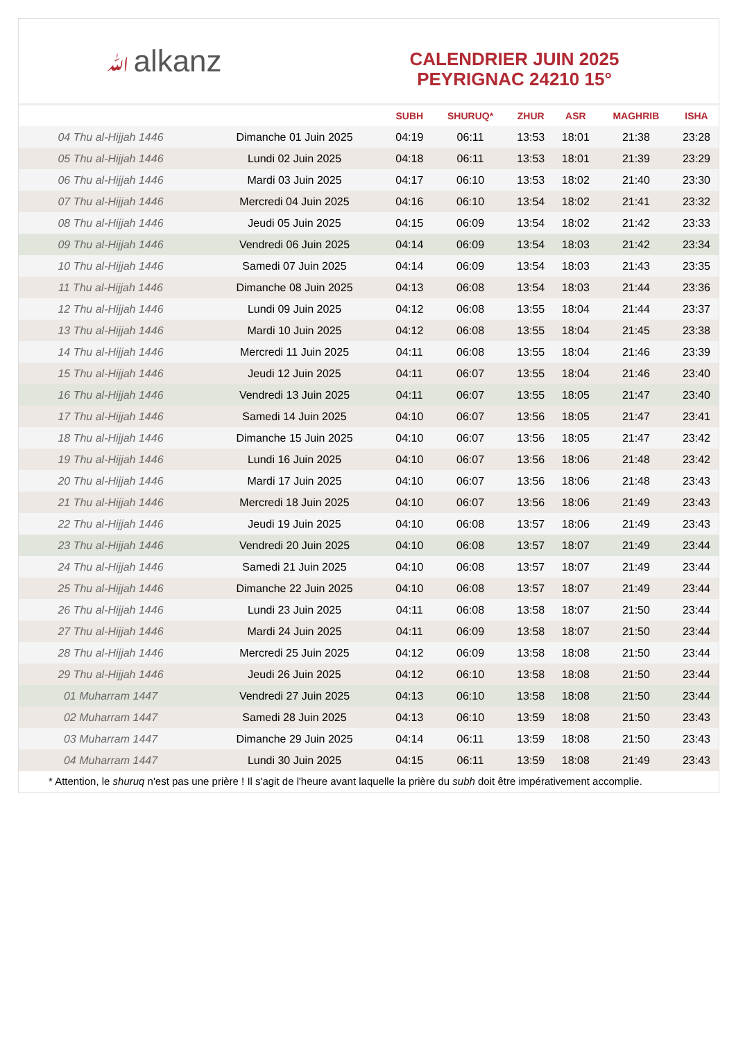ﷲalkanz
CALENDRIER JUIN 2025
PEYRIGNAC 24210 15°
| | | SUBH | SHURUQ* | ZHUR | ASR | MAGHRIB | ISHA |
| --- | --- | --- | --- | --- | --- | --- | --- |
| 04 Thu al-Hijjah 1446 | Dimanche 01 Juin 2025 | 04:19 | 06:11 | 13:53 | 18:01 | 21:38 | 23:28 |
| 05 Thu al-Hijjah 1446 | Lundi 02 Juin 2025 | 04:18 | 06:11 | 13:53 | 18:01 | 21:39 | 23:29 |
| 06 Thu al-Hijjah 1446 | Mardi 03 Juin 2025 | 04:17 | 06:10 | 13:53 | 18:02 | 21:40 | 23:30 |
| 07 Thu al-Hijjah 1446 | Mercredi 04 Juin 2025 | 04:16 | 06:10 | 13:54 | 18:02 | 21:41 | 23:32 |
| 08 Thu al-Hijjah 1446 | Jeudi 05 Juin 2025 | 04:15 | 06:09 | 13:54 | 18:02 | 21:42 | 23:33 |
| 09 Thu al-Hijjah 1446 | Vendredi 06 Juin 2025 | 04:14 | 06:09 | 13:54 | 18:03 | 21:42 | 23:34 |
| 10 Thu al-Hijjah 1446 | Samedi 07 Juin 2025 | 04:14 | 06:09 | 13:54 | 18:03 | 21:43 | 23:35 |
| 11 Thu al-Hijjah 1446 | Dimanche 08 Juin 2025 | 04:13 | 06:08 | 13:54 | 18:03 | 21:44 | 23:36 |
| 12 Thu al-Hijjah 1446 | Lundi 09 Juin 2025 | 04:12 | 06:08 | 13:55 | 18:04 | 21:44 | 23:37 |
| 13 Thu al-Hijjah 1446 | Mardi 10 Juin 2025 | 04:12 | 06:08 | 13:55 | 18:04 | 21:45 | 23:38 |
| 14 Thu al-Hijjah 1446 | Mercredi 11 Juin 2025 | 04:11 | 06:08 | 13:55 | 18:04 | 21:46 | 23:39 |
| 15 Thu al-Hijjah 1446 | Jeudi 12 Juin 2025 | 04:11 | 06:07 | 13:55 | 18:04 | 21:46 | 23:40 |
| 16 Thu al-Hijjah 1446 | Vendredi 13 Juin 2025 | 04:11 | 06:07 | 13:55 | 18:05 | 21:47 | 23:40 |
| 17 Thu al-Hijjah 1446 | Samedi 14 Juin 2025 | 04:10 | 06:07 | 13:56 | 18:05 | 21:47 | 23:41 |
| 18 Thu al-Hijjah 1446 | Dimanche 15 Juin 2025 | 04:10 | 06:07 | 13:56 | 18:05 | 21:47 | 23:42 |
| 19 Thu al-Hijjah 1446 | Lundi 16 Juin 2025 | 04:10 | 06:07 | 13:56 | 18:06 | 21:48 | 23:42 |
| 20 Thu al-Hijjah 1446 | Mardi 17 Juin 2025 | 04:10 | 06:07 | 13:56 | 18:06 | 21:48 | 23:43 |
| 21 Thu al-Hijjah 1446 | Mercredi 18 Juin 2025 | 04:10 | 06:07 | 13:56 | 18:06 | 21:49 | 23:43 |
| 22 Thu al-Hijjah 1446 | Jeudi 19 Juin 2025 | 04:10 | 06:08 | 13:57 | 18:06 | 21:49 | 23:43 |
| 23 Thu al-Hijjah 1446 | Vendredi 20 Juin 2025 | 04:10 | 06:08 | 13:57 | 18:07 | 21:49 | 23:44 |
| 24 Thu al-Hijjah 1446 | Samedi 21 Juin 2025 | 04:10 | 06:08 | 13:57 | 18:07 | 21:49 | 23:44 |
| 25 Thu al-Hijjah 1446 | Dimanche 22 Juin 2025 | 04:10 | 06:08 | 13:57 | 18:07 | 21:49 | 23:44 |
| 26 Thu al-Hijjah 1446 | Lundi 23 Juin 2025 | 04:11 | 06:08 | 13:58 | 18:07 | 21:50 | 23:44 |
| 27 Thu al-Hijjah 1446 | Mardi 24 Juin 2025 | 04:11 | 06:09 | 13:58 | 18:07 | 21:50 | 23:44 |
| 28 Thu al-Hijjah 1446 | Mercredi 25 Juin 2025 | 04:12 | 06:09 | 13:58 | 18:08 | 21:50 | 23:44 |
| 29 Thu al-Hijjah 1446 | Jeudi 26 Juin 2025 | 04:12 | 06:10 | 13:58 | 18:08 | 21:50 | 23:44 |
| 01 Muharram 1447 | Vendredi 27 Juin 2025 | 04:13 | 06:10 | 13:58 | 18:08 | 21:50 | 23:44 |
| 02 Muharram 1447 | Samedi 28 Juin 2025 | 04:13 | 06:10 | 13:59 | 18:08 | 21:50 | 23:43 |
| 03 Muharram 1447 | Dimanche 29 Juin 2025 | 04:14 | 06:11 | 13:59 | 18:08 | 21:50 | 23:43 |
| 04 Muharram 1447 | Lundi 30 Juin 2025 | 04:15 | 06:11 | 13:59 | 18:08 | 21:49 | 23:43 |
* Attention, le shuruq n'est pas une prière ! Il s'agit de l'heure avant laquelle la prière du subh doit être impérativement accomplie.